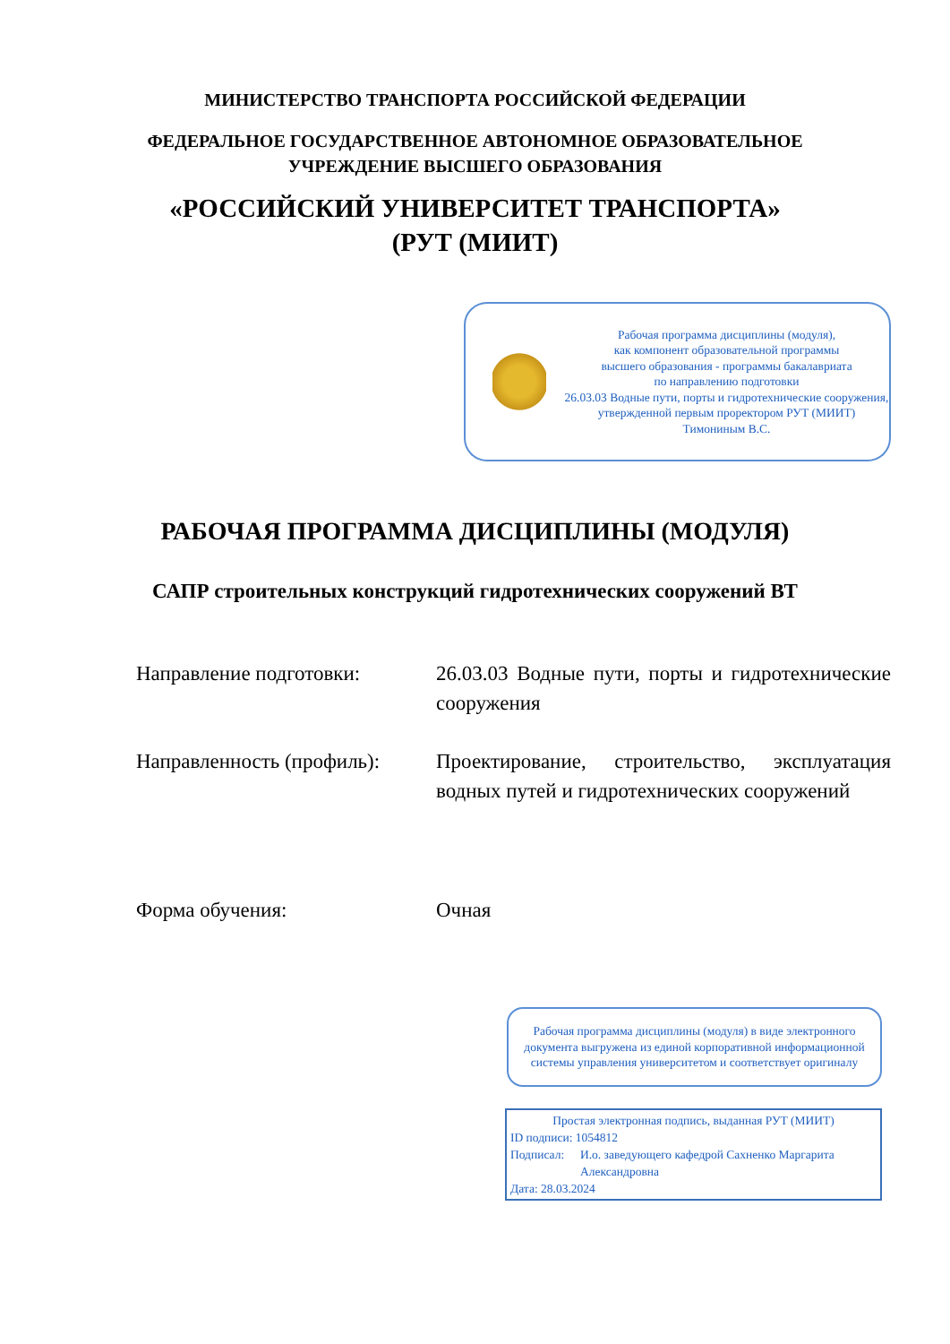МИНИСТЕРСТВО ТРАНСПОРТА РОССИЙСКОЙ ФЕДЕРАЦИИ
ФЕДЕРАЛЬНОЕ ГОСУДАРСТВЕННОЕ АВТОНОМНОЕ ОБРАЗОВАТЕЛЬНОЕ
УЧРЕЖДЕНИЕ ВЫСШЕГО ОБРАЗОВАНИЯ
«РОССИЙСКИЙ УНИВЕРСИТЕТ ТРАНСПОРТА»
(РУТ (МИИТ)
Рабочая программа дисциплины (модуля),
как компонент образовательной программы
высшего образования - программы бакалавриата
по направлению подготовки
26.03.03 Водные пути, порты и гидротехнические сооружения,
утвержденной первым проректором РУТ (МИИТ)
Тимониным В.С.
РАБОЧАЯ ПРОГРАММА ДИСЦИПЛИНЫ (МОДУЛЯ)
САПР строительных конструкций гидротехнических сооружений ВТ
Направление подготовки: 26.03.03 Водные пути, порты и гидротехнические сооружения
Направленность (профиль):
Проектирование, строительство, эксплуатация водных путей и гидротехнических сооружений
Форма обучения: Очная
Рабочая программа дисциплины (модуля) в виде электронного документа выгружена из единой корпоративной информационной системы управления университетом и соответствует оригиналу
Простая электронная подпись, выданная РУТ (МИИТ)
ID подписи: 1054812
Подписал: И.о. заведующего кафедрой Сахненко Маргарита Александровна
Дата: 28.03.2024